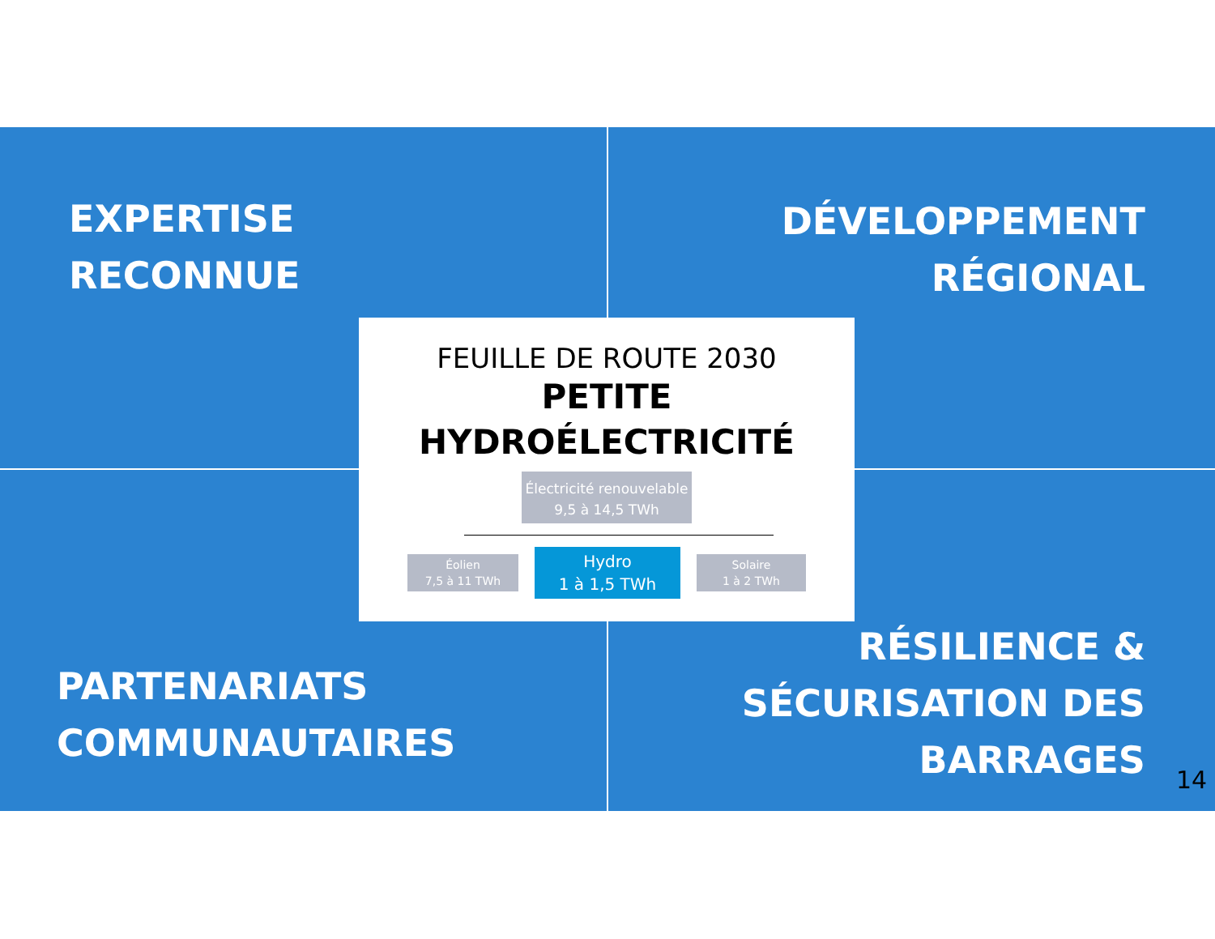EXPERTISE
RECONNUE
DÉVELOPPEMENT
RÉGIONAL
FEUILLE DE ROUTE 2030
PETITE
HYDROÉLECTRICITÉ
Électricité renouvelable
9,5 à 14,5 TWh
Éolien
7,5 à 11 TWh
Hydro
1 à 1,5 TWh
Solaire
1 à 2 TWh
PARTENARIATS
COMMUNAUTAIRES
RÉSILIENCE &
SÉCURISATION DES
BARRAGES
14